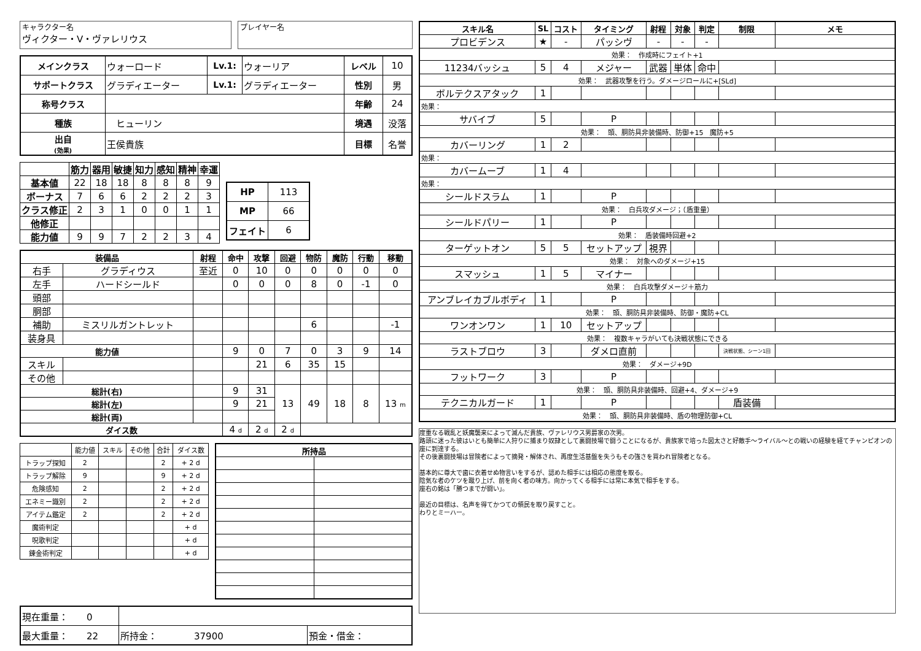キャラクター名
ヴィクター・V・ヴァレリウス
プレイヤー名
| メインクラス | ウォーロード | Lv.1: | ウォーリア | レベル | 10 |
| サポートクラス | グラディエーター | Lv.1: | グラディエーター | 性別 | 男 |
| 称号クラス | | | | 年齢 | 24 |
| 種族 | ヒューリン | | | 境遇 | 没落 |
| 出自 (効果) | 王侯貴族 | | | 目標 | 名誉 |
| | 筋力 | 器用 | 敏捷 | 知力 | 感知 | 精神 | 幸運 |
| --- | --- | --- | --- | --- | --- | --- | --- |
| 基本値 | 22 | 18 | 18 | 8 | 8 | 8 | 9 |
| ボーナス | 7 | 6 | 6 | 2 | 2 | 2 | 3 |
| クラス修正 | 2 | 3 | 1 | 0 | 0 | 1 | 1 |
| 他修正 | | | | | | | |
| 能力値 | 9 | 9 | 7 | 2 | 2 | 3 | 4 |
| HP | 113 |
| MP | 66 |
| フェイト | 6 |
| 装備品 | | 射程 | 命中 | 攻撃 | 回避 | 物防 | 魔防 | 行動 | 移動 |
| --- | --- | --- | --- | --- | --- | --- | --- | --- | --- |
| 右手 | グラディウス | 至近 | 0 | 10 | 0 | 0 | 0 | 0 | 0 |
| 左手 | ハードシールド | | 0 | 0 | 0 | 8 | 0 | -1 | 0 |
| 頭部 | | | | | | | | | |
| 胴部 | | | | | | | | | |
| 補助 | ミスリルガントレット | | | | | 6 | | | -1 |
| 装身具 | | | | | | | | | |
| 能力値 | | | 9 | 0 | 7 | 0 | 3 | 9 | 14 |
| スキル | | | | 21 | 6 | 35 | 15 | | |
| その他 | | | | | | | | | |
| 総計(右) | | | 9 | 31 | 13 | 49 | 18 | 8 | 13 m |
| 総計(左) | | | 9 | 21 | | | | | |
| 総計(両) | | | | | | | | | |
| ダイス数 | | | 4 d | 2 d | 2 d | | | | |
| | 能力値 | スキル | その他 | 合計 | ダイス数 |
| トラップ探知 | 2 | | | 2 | + 2 d |
| トラップ解除 | 9 | | | 9 | + 2 d |
| 危険感知 | 2 | | | 2 | + 2 d |
| エネミー識別 | 2 | | | 2 | + 2 d |
| アイテム鑑定 | 2 | | | 2 | + 2 d |
| 魔術判定 | | | | | + d |
| 呪歌判定 | | | | | + d |
| 錬金術判定 | | | | | + d |
| 所持品 | |
| --- | --- |
| 現在重量： 0 | | |
| 最大重量： 22 | 所持金： 37900 | 預金・借金： |
| スキル名 | SL | コスト | タイミング | 射程 | 対象 | 判定 | 制限 | メモ |
| --- | --- | --- | --- | --- | --- | --- | --- | --- |
| プロビデンス | ★ | - | パッシヴ | - | - | - | | |
| 効果： 作成時にフェイト+1 | | | | | | | | |
| 11234バッシュ | 5 | 4 | メジャー | 武器 | 単体 | 命中 | | |
| 効果： 武器攻撃を行う。ダメージロールに+[SLd] | | | | | | | | |
| ボルテクスアタック | 1 | | | | | | | |
| 効果： | | | | | | | | |
| サバイブ | 5 | | P | | | | | |
| 効果： 頭、胴防具非装備時、防御+15 魔防+5 | | | | | | | | |
| カバーリング | 1 | 2 | | | | | | |
| 効果： | | | | | | | | |
| カバームーブ | 1 | 4 | | | | | | |
| 効果： | | | | | | | | |
| シールドスラム | 1 | | P | | | | | |
| 効果： 白兵攻ダメージ；（盾重量） | | | | | | | | |
| シールドパリー | 1 | | P | | | | | |
| 効果： 盾装備時回避+2 | | | | | | | | |
| ターゲットオン | 5 | 5 | セットアップ | 視界 | | | | |
| 効果： 対象へのダメージ+15 | | | | | | | | |
| スマッシュ | 1 | 5 | マイナー | | | | | |
| 効果： 白兵攻撃ダメージ＋筋力 | | | | | | | | |
| アンブレイカブルボディ | 1 | | P | | | | | |
| 効果： 頭、胴防具非装備時、防御・魔防+CL | | | | | | | | |
| ワンオンワン | 1 | 10 | セットアップ | | | | | |
| 効果： 複数キャラがいても決戦状態にできる | | | | | | | | |
| ラストブロウ | 3 | | ダメロ直前 | | | | 決戦状態、シーン1回 | |
| 効果： ダメージ+9D | | | | | | | | |
| フットワーク | 3 | | P | | | | | |
| 効果： 頭、胴防具非装備時、回避+4、ダメージ+9 | | | | | | | | |
| テクニカルガード | 1 | | P | | | | 盾装備 | |
| 効果： 頭、胴防具非装備時、盾の物理防御+CL | | | | | | | | |
度重なる戦乱と妖魔襲来によって滅んだ貴族、ヴァレリウス男爵家の次男。
路頭に迷った彼はいとも簡単に人狩りに捕まり奴隷として裏闘技場で闘うことになるが、貴族家で培った図太さと好敵手～ライバル～との戦いの経験を経てチャンピオンの座に到達する。
その後裏闘技場は冒険者によって摘発・解体され、再度生活基盤を失うもその強さを買われ冒険者となる。
基本的に尊大で歯に衣着せぬ物言いをするが、認めた相手には相応の態度を取る。
陰気な者のケツを蹴り上げ、前を向く者の味方。向かってくる相手には常に本気で相手をする。
座右の銘は「勝つまでが闘い」。
最近の目標は、名声を得てかつての領民を取り戻すこと。
わりとミーハー。